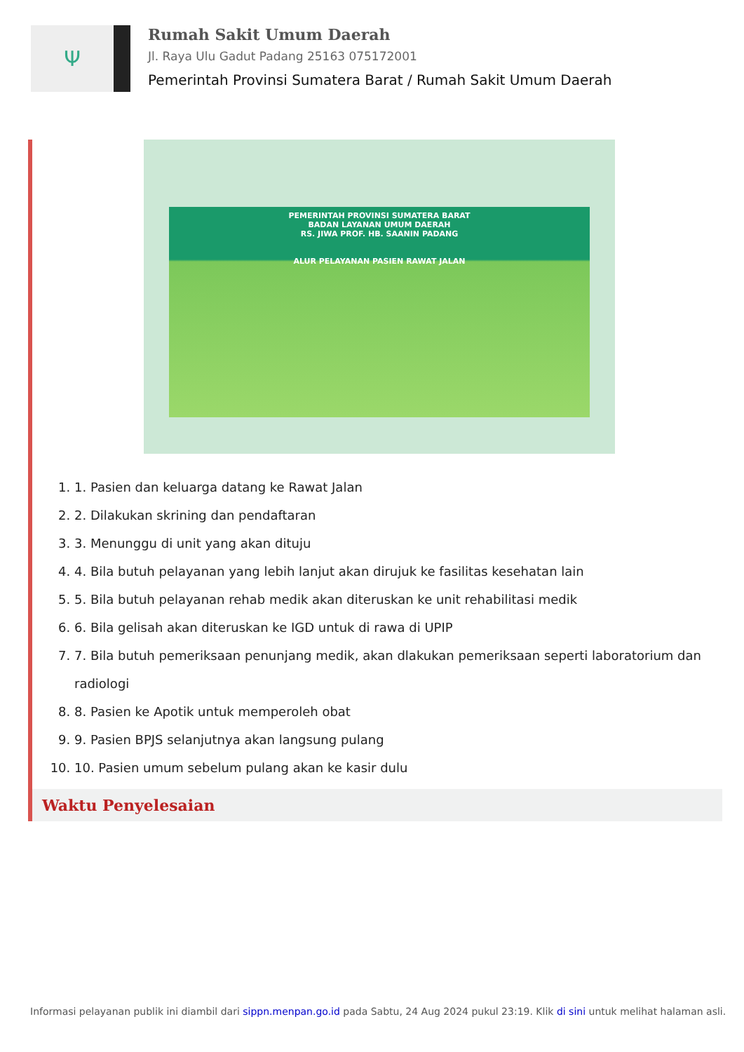Ψ
Rumah Sakit Umum Daerah
Jl. Raya Ulu Gadut Padang 25163 075172001
Pemerintah Provinsi Sumatera Barat / Rumah Sakit Umum Daerah
PEMERINTAH PROVINSI SUMATERA BARAT
BADAN LAYANAN UMUM DAERAH
RS. JIWA PROF. HB. SAANIN PADANG
ALUR PELAYANAN PASIEN RAWAT JALAN
1. 1. Pasien dan keluarga datang ke Rawat Jalan
2. 2. Dilakukan skrining dan pendaftaran
3. 3. Menunggu di unit yang akan dituju
4. 4. Bila butuh pelayanan yang lebih lanjut akan dirujuk ke fasilitas kesehatan lain
5. 5. Bila butuh pelayanan rehab medik akan diteruskan ke unit rehabilitasi medik
6. 6. Bila gelisah akan diteruskan ke IGD untuk di rawa di UPIP
7. 7. Bila butuh pemeriksaan penunjang medik, akan dlakukan pemeriksaan seperti laboratorium dan radiologi
8. 8. Pasien ke Apotik untuk memperoleh obat
9. 9. Pasien BPJS selanjutnya akan langsung pulang
10. 10. Pasien umum sebelum pulang akan ke kasir dulu
Waktu Penyelesaian
Informasi pelayanan publik ini diambil dari sippn.menpan.go.id pada Sabtu, 24 Aug 2024 pukul 23:19. Klik di sini untuk melihat halaman asli.